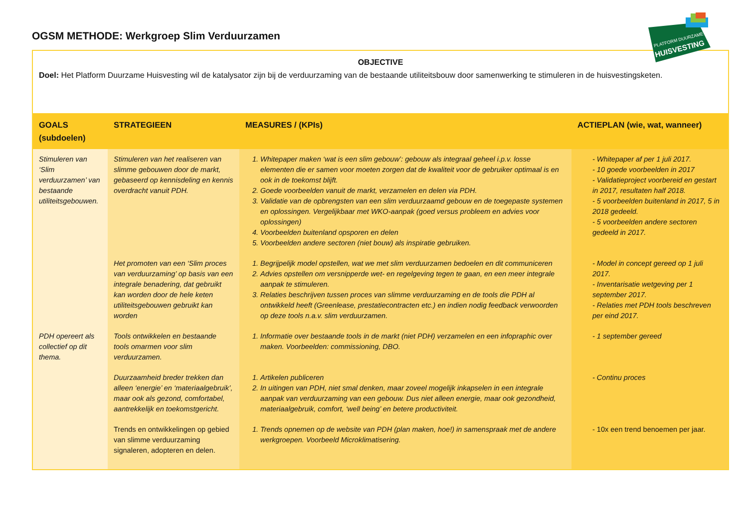PLATFORM DUURZAME
HUISVESTING
OGSM METHODE: Werkgroep Slim Verduurzamen
| OBJECTIVE Doel: Het Platform Duurzame Huisvesting wil de katalysator zijn bij de verduurzaming van de bestaande utiliteitsbouw door samenwerking te stimuleren in de huisvestingsketen. | | | |
| GOALS (subdoelen) | STRATEGIEEN | MEASURES / (KPIs) | ACTIEPLAN (wie, wat, wanneer) |
| Stimuleren van ‘Slim verduurzamen’ van bestaande utiliteitsgebouwen. | Stimuleren van het realiseren van slimme gebouwen door de markt, gebaseerd op kennisdeling en kennis overdracht vanuit PDH. | 1. Whitepaper maken ‘wat is een slim gebouw’: gebouw als integraal geheel i.p.v. losse elementen die er samen voor moeten zorgen dat de kwaliteit voor de gebruiker optimaal is en ook in de toekomst blijft. 2. Goede voorbeelden vanuit de markt, verzamelen en delen via PDH. 3. Validatie van de opbrengsten van een slim verduurzaamd gebouw en de toegepaste systemen en oplossingen. Vergelijkbaar met WKO-aanpak (goed versus probleem en advies voor oplossingen) 4. Voorbeelden buitenland opsporen en delen 5. Voorbeelden andere sectoren (niet bouw) als inspiratie gebruiken. | - Whitepaper af per 1 juli 2017. - 10 goede voorbeelden in 2017 - Validatieproject voorbereid en gestart in 2017, resultaten half 2018. - 5 voorbeelden buitenland in 2017, 5 in 2018 gedeeld. - 5 voorbeelden andere sectoren gedeeld in 2017. |
| | Het promoten van een ‘Slim proces van verduurzaming’ op basis van een integrale benadering, dat gebruikt kan worden door de hele keten utiliteitsgebouwen gebruikt kan worden | 1. Begrijpelijk model opstellen, wat we met slim verduurzamen bedoelen en dit communiceren 2. Advies opstellen om versnipperde wet- en regelgeving tegen te gaan, en een meer integrale aanpak te stimuleren. 3. Relaties beschrijven tussen proces van slimme verduurzaming en de tools die PDH al ontwikkeld heeft (Greenlease, prestatiecontracten etc.) en indien nodig feedback verwoorden op deze tools n.a.v. slim verduurzamen. | - Model in concept gereed op 1 juli 2017. - Inventarisatie wetgeving per 1 september 2017. - Relaties met PDH tools beschreven per eind 2017. |
| PDH opereert als collectief op dit thema. | Tools ontwikkelen en bestaande tools omarmen voor slim verduurzamen. | 1. Informatie over bestaande tools in de markt (niet PDH) verzamelen en een infopraphic over maken. Voorbeelden: commissioning, DBO. | - 1 september gereed |
| | Duurzaamheid breder trekken dan alleen ‘energie’ en ‘materiaalgebruik’, maar ook als gezond, comfortabel, aantrekkelijk en toekomstgericht. | 1. Artikelen publiceren 2. In uitingen van PDH, niet smal denken, maar zoveel mogelijk inkapselen in een integrale aanpak van verduurzaming van een gebouw. Dus niet alleen energie, maar ook gezondheid, materiaalgebruik, comfort, ‘well being’ en betere productiviteit. | - Continu proces |
| | Trends en ontwikkelingen op gebied van slimme verduurzaming signaleren, adopteren en delen. | 1. Trends opnemen op de website van PDH (plan maken, hoe!) in samenspraak met de andere werkgroepen. Voorbeeld Microklimatisering. | - 10x een trend benoemen per jaar. |